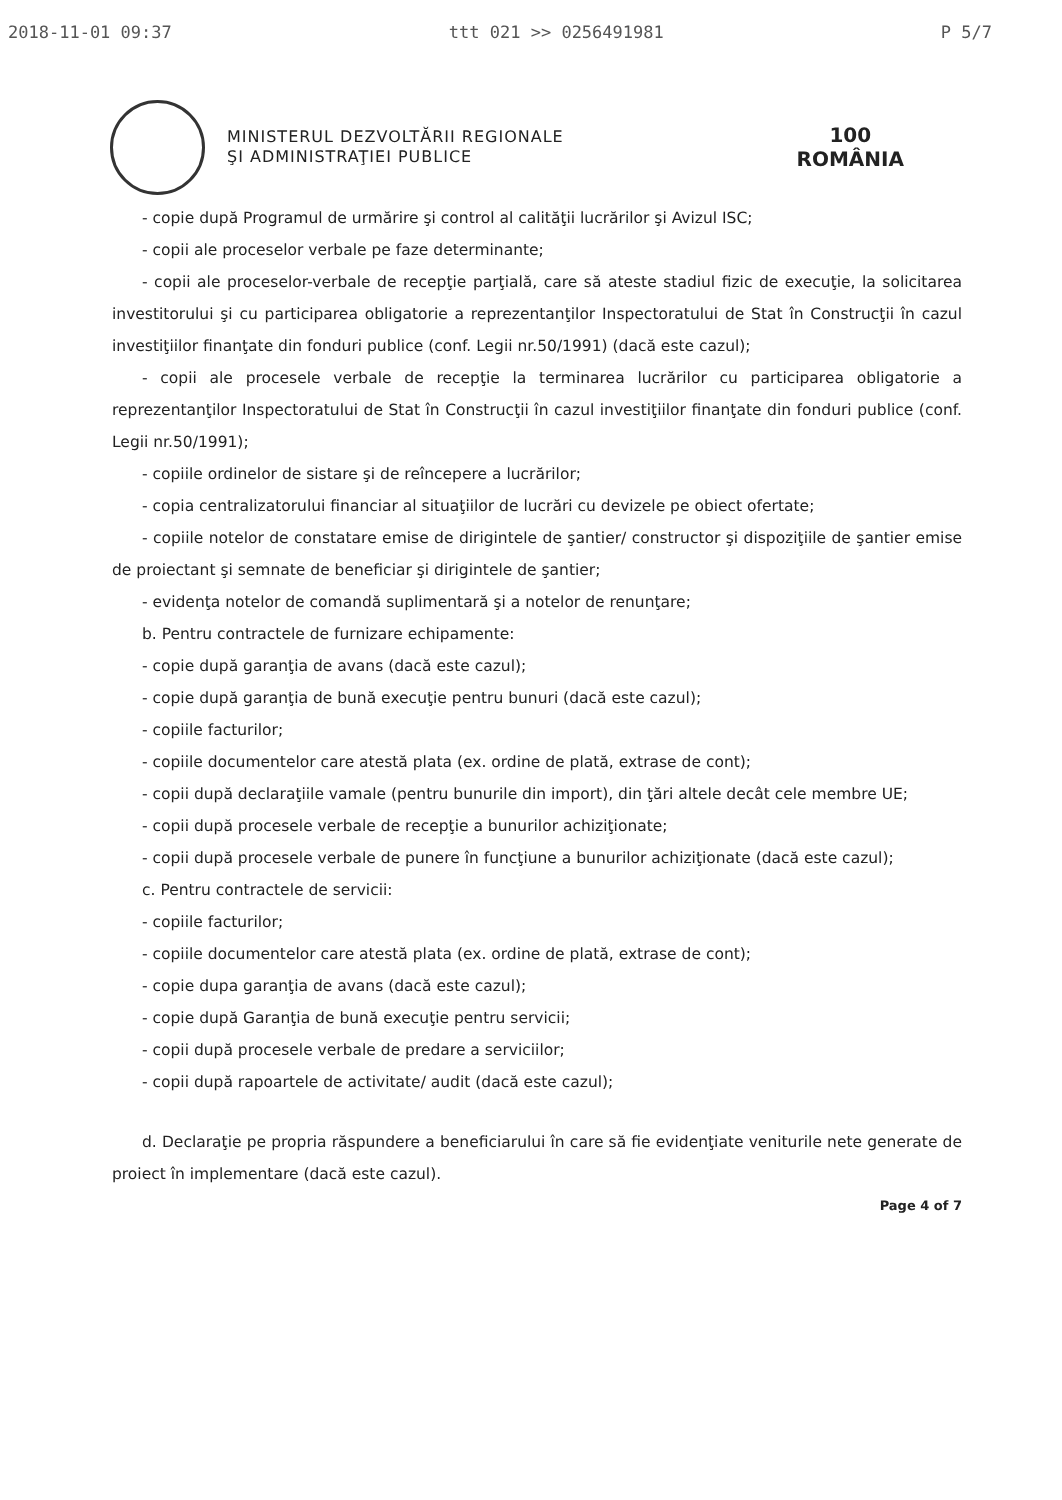2018-11-01 09:37 ttt 021 >> 0256491981 P 5/7
MINISTERUL DEZVOLTĂRII REGIONALE
ŞI ADMINISTRAŢIEI PUBLICE
100
ROMÂNIA
- copie după Programul de urmărire şi control al calităţii lucrărilor şi Avizul ISC;
- copii ale proceselor verbale pe faze determinante;
- copii ale proceselor-verbale de recepţie parţială, care să ateste stadiul fizic de execuţie, la solicitarea investitorului şi cu participarea obligatorie a reprezentanţilor Inspectoratului de Stat în Construcţii în cazul investiţiilor finanţate din fonduri publice (conf. Legii nr.50/1991) (dacă este cazul);
- copii ale procesele verbale de recepţie la terminarea lucrărilor cu participarea obligatorie a reprezentanţilor Inspectoratului de Stat în Construcţii în cazul investiţiilor finanţate din fonduri publice (conf. Legii nr.50/1991);
- copiile ordinelor de sistare şi de reîncepere a lucrărilor;
- copia centralizatorului financiar al situaţiilor de lucrări cu devizele pe obiect ofertate;
- copiile notelor de constatare emise de dirigintele de şantier/ constructor şi dispoziţiile de şantier emise de proiectant şi semnate de beneficiar şi dirigintele de şantier;
- evidenţa notelor de comandă suplimentară şi a notelor de renunţare;
b. Pentru contractele de furnizare echipamente:
- copie după garanţia de avans (dacă este cazul);
- copie după garanţia de bună execuţie pentru bunuri (dacă este cazul);
- copiile facturilor;
- copiile documentelor care atestă plata (ex. ordine de plată, extrase de cont);
- copii după declaraţiile vamale (pentru bunurile din import), din ţări altele decât cele membre UE;
- copii după procesele verbale de recepţie a bunurilor achiziţionate;
- copii după procesele verbale de punere în funcţiune a bunurilor achiziţionate (dacă este cazul);
c. Pentru contractele de servicii:
- copiile facturilor;
- copiile documentelor care atestă plata (ex. ordine de plată, extrase de cont);
- copie dupa garanţia de avans (dacă este cazul);
- copie după Garanţia de bună execuţie pentru servicii;
- copii după procesele verbale de predare a serviciilor;
- copii după rapoartele de activitate/ audit (dacă este cazul);
d. Declaraţie pe propria răspundere a beneficiarului în care să fie evidenţiate veniturile nete generate de proiect în implementare (dacă este cazul).
Page 4 of 7